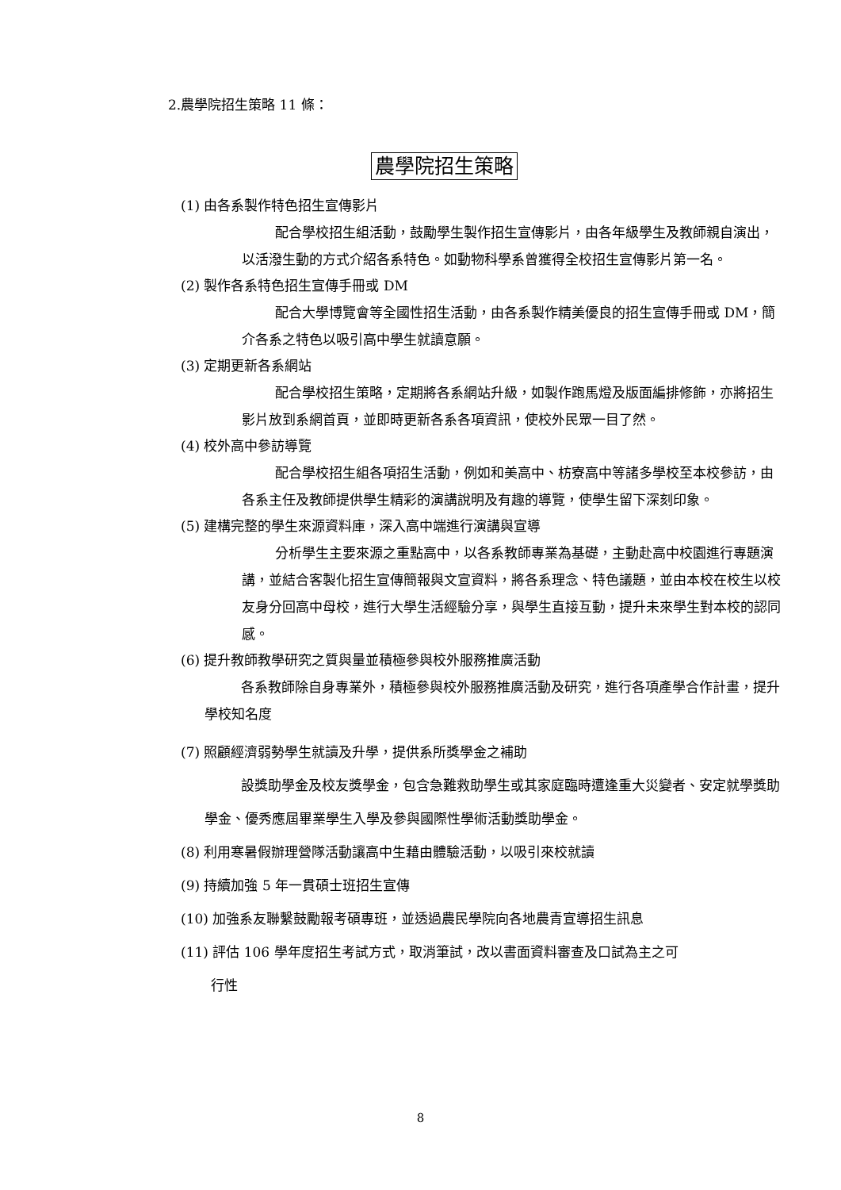2.農學院招生策略 11 條：
農學院招生策略
(1) 由各系製作特色招生宣傳影片
配合學校招生組活動，鼓勵學生製作招生宣傳影片，由各年級學生及教師親自演出，以活潑生動的方式介紹各系特色。如動物科學系曾獲得全校招生宣傳影片第一名。
(2) 製作各系特色招生宣傳手冊或 DM
配合大學博覽會等全國性招生活動，由各系製作精美優良的招生宣傳手冊或 DM，簡介各系之特色以吸引高中學生就讀意願。
(3) 定期更新各系網站
配合學校招生策略，定期將各系網站升級，如製作跑馬燈及版面編排修飾，亦將招生影片放到系網首頁，並即時更新各系各項資訊，使校外民眾一目了然。
(4) 校外高中參訪導覽
配合學校招生組各項招生活動，例如和美高中、枋寮高中等諸多學校至本校參訪，由各系主任及教師提供學生精彩的演講說明及有趣的導覽，使學生留下深刻印象。
(5) 建構完整的學生來源資料庫，深入高中端進行演講與宣導
分析學生主要來源之重點高中，以各系教師專業為基礎，主動赴高中校園進行專題演講，並結合客製化招生宣傳簡報與文宣資料，將各系理念、特色議題，並由本校在校生以校友身分回高中母校，進行大學生活經驗分享，與學生直接互動，提升未來學生對本校的認同感。
(6) 提升教師教學研究之質與量並積極參與校外服務推廣活動
各系教師除自身專業外，積極參與校外服務推廣活動及研究，進行各項產學合作計畫，提升學校知名度
(7) 照顧經濟弱勢學生就讀及升學，提供系所獎學金之補助
設獎助學金及校友獎學金，包含急難救助學生或其家庭臨時遭逢重大災變者、安定就學獎助學金、優秀應屆畢業學生入學及參與國際性學術活動獎助學金。
(8) 利用寒暑假辦理營隊活動讓高中生藉由體驗活動，以吸引來校就讀
(9) 持續加強 5 年一貫碩士班招生宣傳
(10) 加強系友聯繫鼓勵報考碩專班，並透過農民學院向各地農青宣導招生訊息
(11) 評估 106 學年度招生考試方式，取消筆試，改以書面資料審查及口試為主之可
行性
8